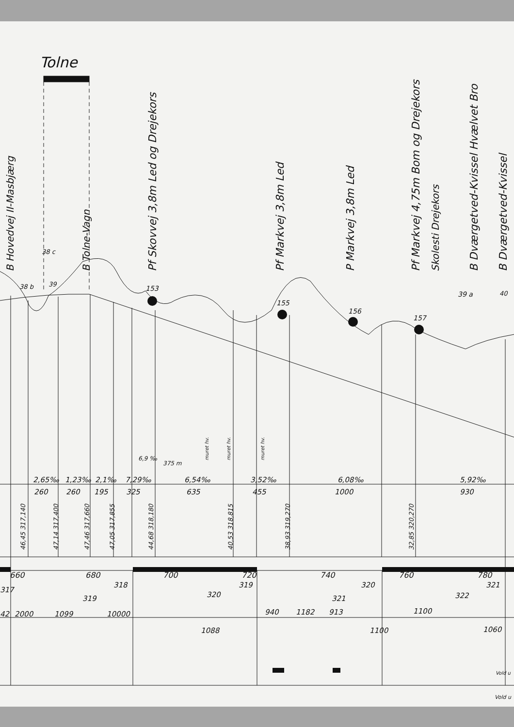Tolne
B Hovedvej II-Masbjærg
B Tolne-Vagn
Pf Skovvej 3,8m Led og Drejekors
Pf Markvej 3,8m Led
P Markvej 3,8m Led
Pf Markvej 4,75m Bom og Drejekors
Skolesti Drejekors
B Dværgetved-Kvissel Hvælvet Bro
B Dværgetved-Kvissel
38 b
38 c
39
39 a
40
153
155
156
157
muret hv.
muret hv.
muret hv.
375 m
6,9 ‰
2,65‰
260
1,23‰
260
2,1‰
195
7,29‰
325
6,54‰
635
3,52‰
455
6,08‰
1000
5,92‰
930
46,45 317,140
47,14 317,400
47,46 317,660
47,05 317,855
44,68 318,180
40,53 318,815
38,93 319,270
32,85 320,270
660
680
700
720
740
760
780
317
318
319
320
321
319
320
321
322
42
2000
1099
10000
940
1182
913
1100
1088
1100
1060
Vold u
Vold u